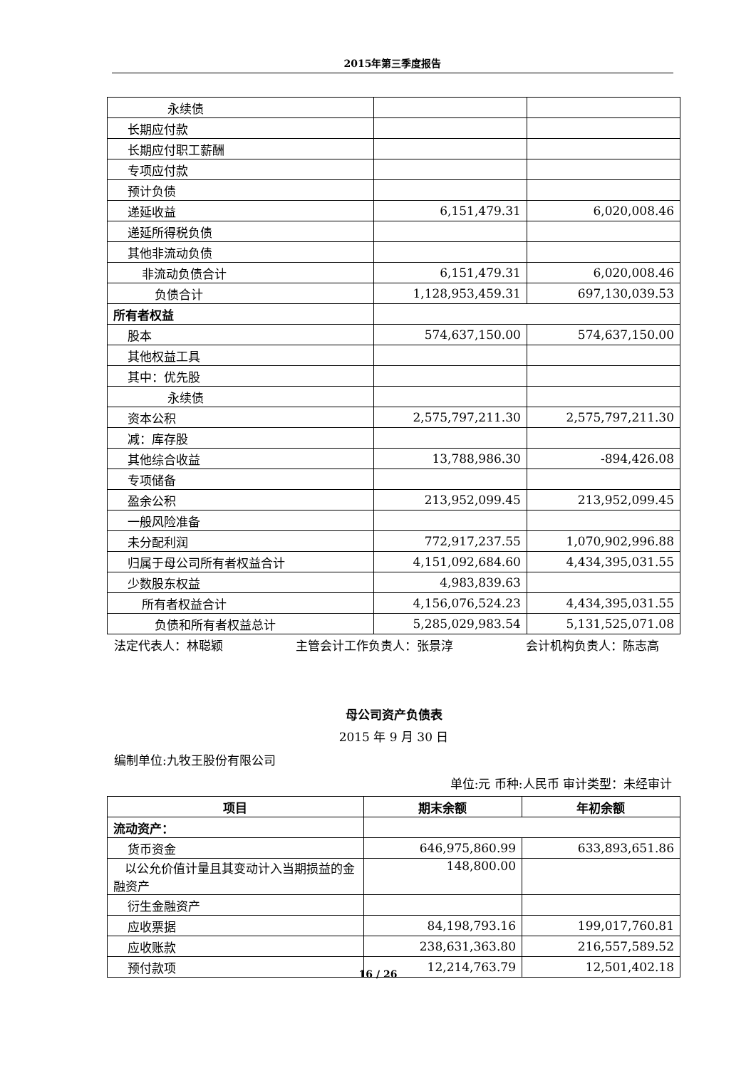2015年第三季度报告
| 永续债 | | |
| 长期应付款 | | |
| 长期应付职工薪酬 | | |
| 专项应付款 | | |
| 预计负债 | | |
| 递延收益 | 6,151,479.31 | 6,020,008.46 |
| 递延所得税负债 | | |
| 其他非流动负债 | | |
| 非流动负债合计 | 6,151,479.31 | 6,020,008.46 |
| 负债合计 | 1,128,953,459.31 | 697,130,039.53 |
| 所有者权益 | | |
| 股本 | 574,637,150.00 | 574,637,150.00 |
| 其他权益工具 | | |
| 其中：优先股 | | |
| 永续债 | | |
| 资本公积 | 2,575,797,211.30 | 2,575,797,211.30 |
| 减：库存股 | | |
| 其他综合收益 | 13,788,986.30 | -894,426.08 |
| 专项储备 | | |
| 盈余公积 | 213,952,099.45 | 213,952,099.45 |
| 一般风险准备 | | |
| 未分配利润 | 772,917,237.55 | 1,070,902,996.88 |
| 归属于母公司所有者权益合计 | 4,151,092,684.60 | 4,434,395,031.55 |
| 少数股东权益 | 4,983,839.63 | |
| 所有者权益合计 | 4,156,076,524.23 | 4,434,395,031.55 |
| 负债和所有者权益总计 | 5,285,029,983.54 | 5,131,525,071.08 |
法定代表人：林聪颖 主管会计工作负责人：张景淳 会计机构负责人：陈志高
母公司资产负债表
2015 年 9 月 30 日
编制单位:九牧王股份有限公司
单位:元 币种:人民币 审计类型：未经审计
| 项目 | 期末余额 | 年初余额 |
| --- | --- | --- |
| 流动资产： | | |
| 货币资金 | 646,975,860.99 | 633,893,651.86 |
| 以公允价值计量且其变动计入当期损益的金融资产 | 148,800.00 | |
| 衍生金融资产 | | |
| 应收票据 | 84,198,793.16 | 199,017,760.81 |
| 应收账款 | 238,631,363.80 | 216,557,589.52 |
| 预付款项 | 12,214,763.79 | 12,501,402.18 |
16 / 26